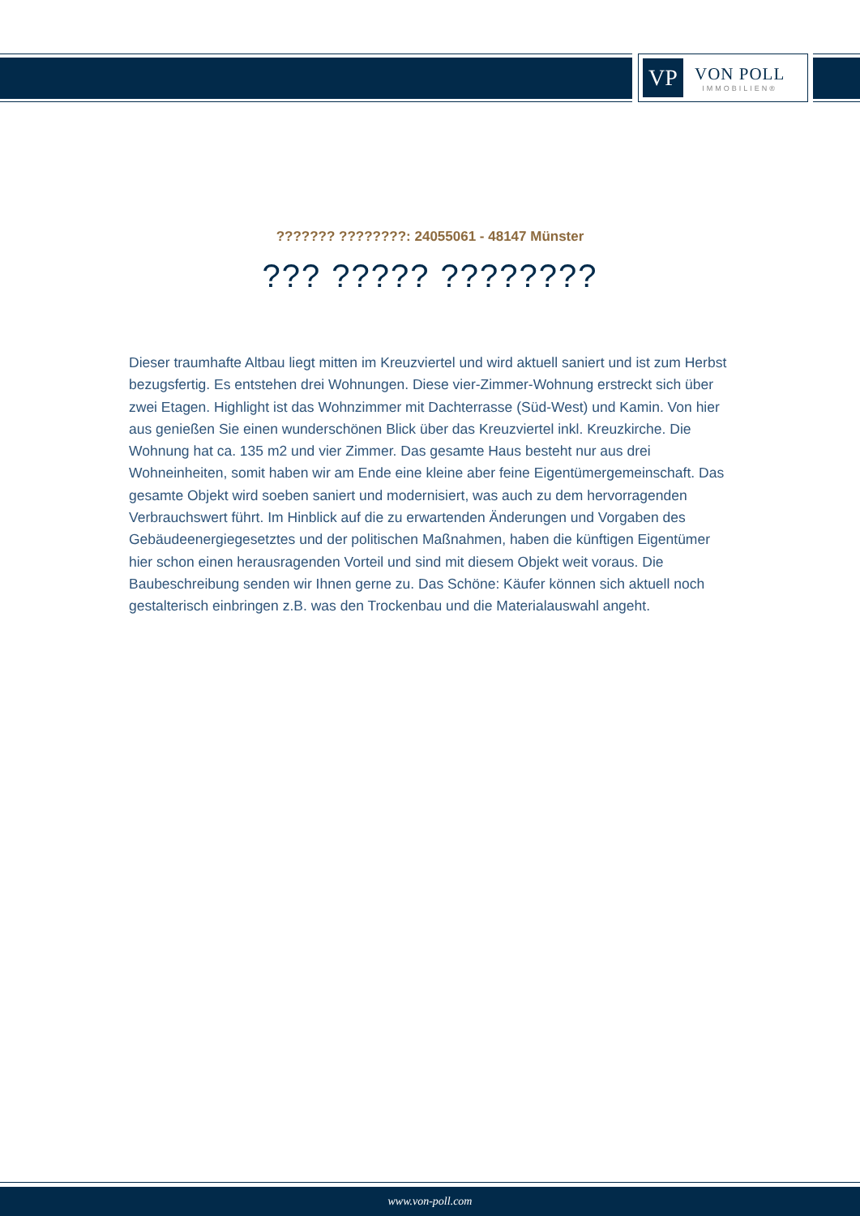VP
VON POLL
IMMOBILIEN®
??????? ????????: 24055061 - 48147 Münster
??? ????? ????????
Dieser traumhafte Altbau liegt mitten im Kreuzviertel und wird aktuell saniert und ist zum Herbst bezugsfertig. Es entstehen drei Wohnungen. Diese vier-Zimmer-Wohnung erstreckt sich über zwei Etagen. Highlight ist das Wohnzimmer mit Dachterrasse (Süd-West) und Kamin. Von hier aus genießen Sie einen wunderschönen Blick über das Kreuzviertel inkl. Kreuzkirche. Die Wohnung hat ca. 135 m2 und vier Zimmer. Das gesamte Haus besteht nur aus drei Wohneinheiten, somit haben wir am Ende eine kleine aber feine Eigentümergemeinschaft. Das gesamte Objekt wird soeben saniert und modernisiert, was auch zu dem hervorragenden Verbrauchswert führt. Im Hinblick auf die zu erwartenden Änderungen und Vorgaben des Gebäudeenergiegesetztes und der politischen Maßnahmen, haben die künftigen Eigentümer hier schon einen herausragenden Vorteil und sind mit diesem Objekt weit voraus. Die Baubeschreibung senden wir Ihnen gerne zu. Das Schöne: Käufer können sich aktuell noch gestalterisch einbringen z.B. was den Trockenbau und die Materialauswahl angeht.
www.von-poll.com